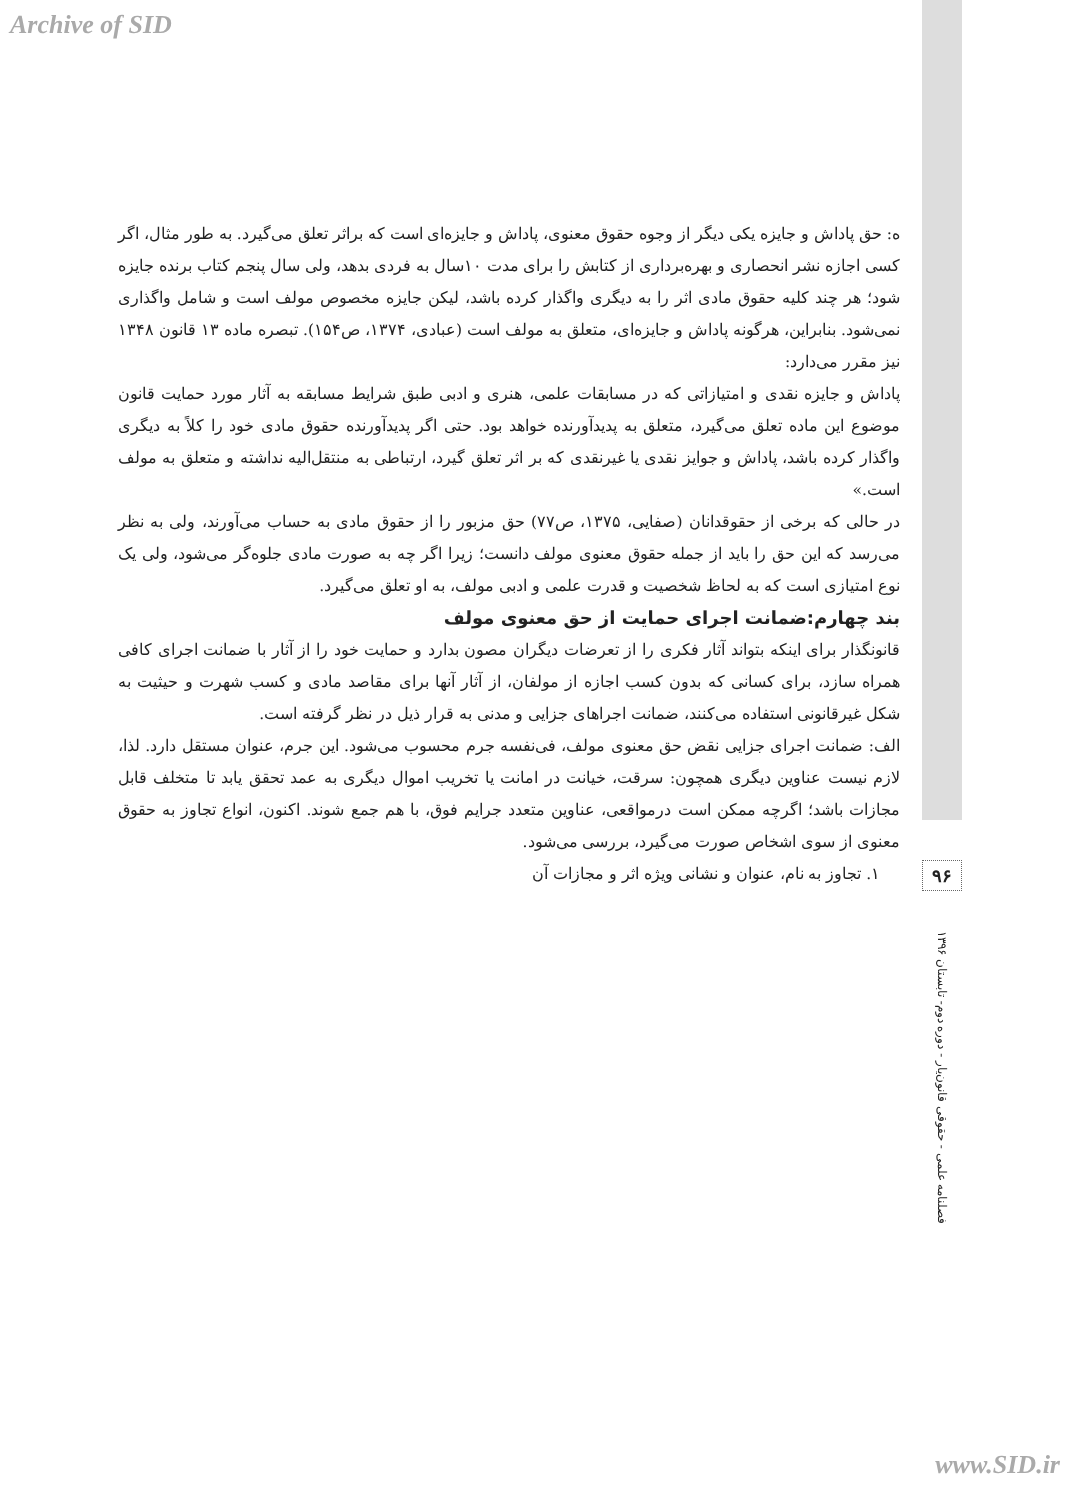Archive of SID
ه: حق پاداش و جایزه یکی دیگر از وجوه حقوق معنوی، پاداش و جایزه‌ای است که براثر تعلق می‌گیرد. به طور مثال، اگر کسی اجازه نشر انحصاری و بهره‌برداری از کتابش را برای مدت ۱۰سال به فردی بدهد، ولی سال پنجم کتاب برنده جایزه شود؛ هر چند کلیه حقوق مادی اثر را به دیگری واگذار کرده باشد، لیکن جایزه مخصوص مولف است و شامل واگذاری نمی‌شود. بنابراین، هرگونه پاداش و جایزه‌ای، متعلق به مولف است (عبادی، ۱۳۷۴، ص۱۵۴). تبصره ماده ۱۳ قانون ۱۳۴۸ نیز مقرر می‌دارد:
پاداش و جایزه نقدی و امتیازاتی که در مسابقات علمی، هنری و ادبی طبق شرایط مسابقه به آثار مورد حمایت قانون موضوع این ماده تعلق می‌گیرد، متعلق به پدیدآورنده خواهد بود. حتی اگر پدیدآورنده حقوق مادی خود را کلاً به دیگری واگذار کرده باشد، پاداش و جوایز نقدی یا غیرنقدی که بر اثر تعلق گیرد، ارتباطی به منتقل‌الیه نداشته و متعلق به مولف است.»
در حالی که برخی از حقوقدانان (صفایی، ۱۳۷۵، ص۷۷) حق مزبور را از حقوق مادی به حساب می‌آورند، ولی به نظر می‌رسد که این حق را باید از جمله حقوق معنوی مولف دانست؛ زیرا اگر چه به صورت مادی جلوه‌گر می‌شود، ولی یک نوع امتیازی است که به لحاظ شخصیت و قدرت علمی و ادبی مولف، به او تعلق می‌گیرد.
بند چهارم:ضمانت اجرای حمایت از حق معنوی مولف
قانونگذار برای اینکه بتواند آثار فکری را از تعرضات دیگران مصون بدارد و حمایت خود را از آثار با ضمانت اجرای کافی همراه سازد، برای کسانی که بدون کسب اجازه از مولفان، از آثار آنها برای مقاصد مادی و کسب شهرت و حیثیت به شکل غیرقانونی استفاده می‌کنند، ضمانت اجراهای جزایی و مدنی به قرار ذیل در نظر گرفته است.
الف: ضمانت اجرای جزایی نقض حق معنوی مولف، فی‌نفسه جرم محسوب می‌شود. این جرم، عنوان مستقل دارد. لذا، لازم نیست عناوین دیگری همچون: سرقت، خیانت در امانت یا تخریب اموال دیگری به عمد تحقق یابد تا متخلف قابل مجازات باشد؛ اگرچه ممکن است درمواقعی، عناوین متعدد جرایم فوق، با هم جمع شوند. اکنون، انواع تجاوز به حقوق معنوی از سوی اشخاص صورت می‌گیرد، بررسی می‌شود.
۱. تجاوز به نام، عنوان و نشانی ویژه اثر و مجازات آن
۹۶
فصلنامه علمی - حقوقی قانون‌یار - دوره دوم- تابستان ۱۳۹۶
www.SID.ir